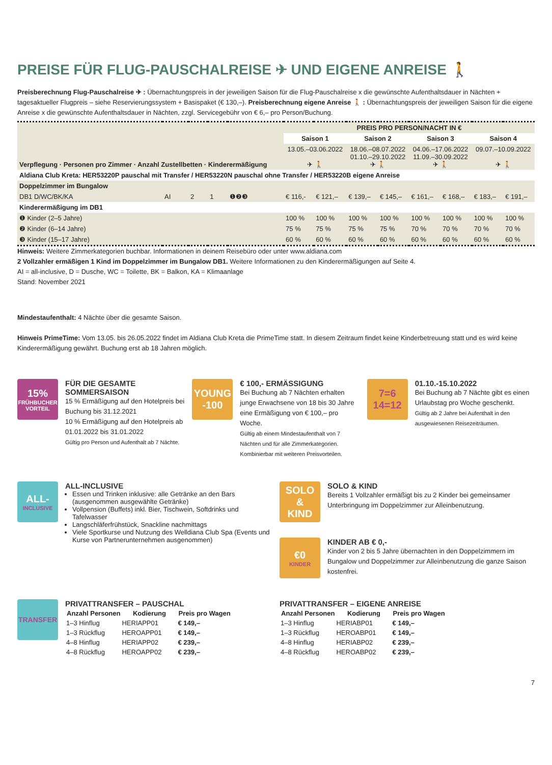PREISE FÜR FLUG-PAUSCHALREISE ✈ UND EIGENE ANREISE 🚶
Preisberechnung Flug-Pauschalreise ✈ : Übernachtungspreis in der jeweiligen Saison für die Flug-Pauschalreise x die gewünschte Aufenthaltsdauer in Nächten + tagesaktueller Flugpreis – siehe Reservierungssystem + Basispaket (€ 130,–). Preisberechnung eigene Anreise 🚶 : Übernachtungspreis der jeweiligen Saison für die eigene Anreise x die gewünschte Aufenthaltsdauer in Nächten, zzgl. Servicegebühr von € 6,– pro Person/Buchung.
| Verpflegung · Personen pro Zimmer · Anzahl Zustellbetten · Kinderermäßigung | | | | | PREIS PRO PERSON/NACHT IN € | | | | | | | |
| --- | --- | --- | --- | --- | --- | --- | --- | --- | --- | --- | --- | --- |
| | | | | | Saison 1 | | Saison 2 | | Saison 3 | | Saison 4 | |
| | | | | | 13.05.–03.06.2022 ✈ 🚶 | | 18.06.–08.07.2022 01.10.–29.10.2022 ✈ 🚶 | | 04.06.–17.06.2022 11.09.–30.09.2022 ✈ 🚶 | | 09.07.–10.09.2022 ✈ 🚶 | |
| Aldiana Club Kreta: HER53220P pauschal mit Transfer / HER53220N pauschal ohne Transfer / HER53220B eigene Anreise | | | | | | | | | | | | |
| Doppelzimmer im Bungalow | | | | | | | | | | | | |
| DB1 D/WC/BK/KA | AI | 2 | 1 | ❶❷❸ | € 116,- | € 121,– | € 139,– | € 145,– | € 161,– | € 168,– | € 183,– | € 191,– |
| Kinderermäßigung im DB1 | | | | | | | | | | | | |
| ❶ Kinder (2–5 Jahre) | | | | | 100 % | 100 % | 100 % | 100 % | 100 % | 100 % | 100 % | 100 % |
| ❷ Kinder (6–14 Jahre) | | | | | 75 % | 75 % | 75 % | 75 % | 70 % | 70 % | 70 % | 70 % |
| ❸ Kinder (15–17 Jahre) | | | | | 60 % | 60 % | 60 % | 60 % | 60 % | 60 % | 60 % | 60 % |
Hinweis: Weitere Zimmerkategorien buchbar. Informationen in deinem Reisebüro oder unter www.aldiana.com
2 Vollzahler ermäßigen 1 Kind im Doppelzimmer im Bungalow DB1. Weitere Informationen zu den Kinderermäßigungen auf Seite 4.
AI = all-inclusive, D = Dusche, WC = Toilette, BK = Balkon, KA = Klimaanlage
Stand: November 2021
Mindestaufenthalt: 4 Nächte über die gesamte Saison.
Hinweis PrimeTime: Vom 13.05. bis 26.05.2022 findet im Aldiana Club Kreta die PrimeTime statt. In diesem Zeitraum findet keine Kinderbetreuung statt und es wird keine Kinderermäßigung gewährt. Buchung erst ab 18 Jahren möglich.
15%
FRÜHBUCHER VORTEIL
FÜR DIE GESAMTE SOMMERSAISON
15 % Ermäßigung auf den Hotelpreis bei Buchung bis 31.12.2021
10 % Ermäßigung auf den Hotelpreis ab 01.01.2022 bis 31.01.2022
Gültig pro Person und Aufenthalt ab 7 Nächte.
YOUNG
-100
€ 100,- ERMÄSSIGUNG
Bei Buchung ab 7 Nächten erhalten junge Erwachsene von 18 bis 30 Jahre eine Ermäßigung von € 100,– pro Woche.
Gültig ab einem Mindestaufenthalt von 7 Nächten und für alle Zimmerkategorien. Kombinierbar mit weiteren Preisvorteilen.
7=6
14=12
01.10.-15.10.2022
Bei Buchung ab 7 Nächte gibt es einen Urlaubstag pro Woche geschenkt.
Gültig ab 2 Jahre bei Aufenthalt in den ausgewiesenen Reisezeiträumen.
ALL-
INCLUSIVE
ALL-INCLUSIVE
Essen und Trinken inklusive: alle Getränke an den Bars (ausgenommen ausgewählte Getränke)
Vollpension (Buffets) inkl. Bier, Tischwein, Softdrinks und Tafelwasser
Langschläferfrühstück, Snackline nachmittags
Viele Sportkurse und Nutzung des Welldiana Club Spa (Events und Kurse von Partnerunternehmen ausgenommen)
SOLO
&
KIND
SOLO & KIND
Bereits 1 Vollzahler ermäßigt bis zu 2 Kinder bei gemeinsamer Unterbringung im Doppelzimmer zur Alleinbenutzung.
€0
KINDER
KINDER AB € 0,-
Kinder von 2 bis 5 Jahre übernachten in den Doppelzimmern im Bungalow und Doppelzimmer zur Alleinbenutzung die ganze Saison kostenfrei.
TRANSFER
PRIVATTRANSFER – PAUSCHAL
| Anzahl Personen | Kodierung | Preis pro Wagen |
| --- | --- | --- |
| 1–3 Hinflug | HERIAPP01 | € 149,– |
| 1–3 Rückflug | HEROAPP01 | € 149,– |
| 4–8 Hinflug | HERIAPP02 | € 239,– |
| 4–8 Rückflug | HEROAPP02 | € 239,– |
PRIVATTRANSFER – EIGENE ANREISE
| Anzahl Personen | Kodierung | Preis pro Wagen |
| --- | --- | --- |
| 1–3 Hinflug | HERIABP01 | € 149,– |
| 1–3 Rückflug | HEROABP01 | € 149,– |
| 4–8 Hinflug | HERIABP02 | € 239,– |
| 4–8 Rückflug | HEROABP02 | € 239,– |
7